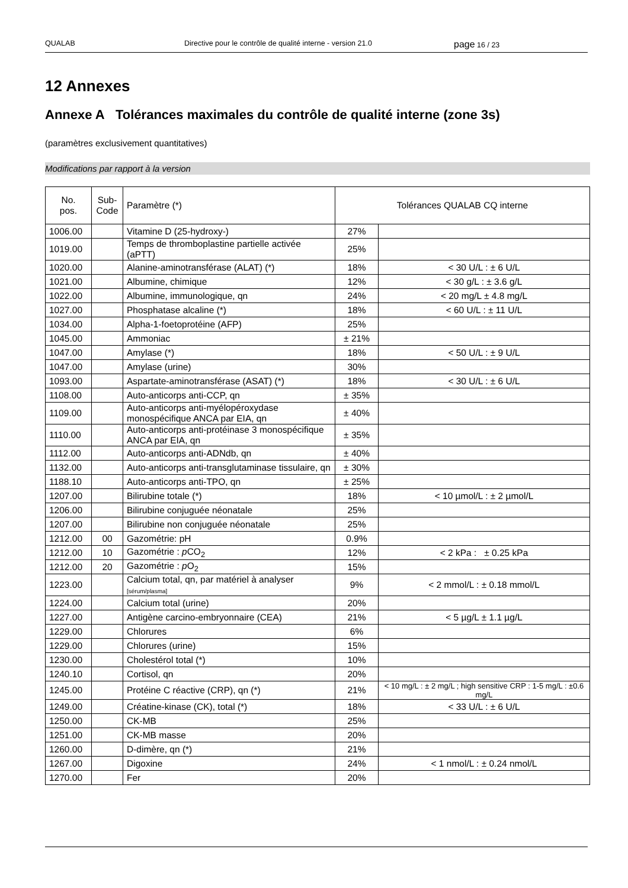QUALAB Directive pour le contrôle de qualité interne - version 21.0 page 16 / 23
12 Annexes
Annexe A Tolérances maximales du contrôle de qualité interne (zone 3s)
(paramètres exclusivement quantitatives)
Modifications par rapport à la version
| No. pos. | Sub- Code | Paramètre (*) | Tolérances QUALAB CQ interne | |
| --- | --- | --- | --- | --- |
| 1006.00 | | Vitamine D (25-hydroxy-) | 27% | |
| 1019.00 | | Temps de thromboplastine partielle activée (aPTT) | 25% | |
| 1020.00 | | Alanine-aminotransférase (ALAT) (*) | 18% | < 30 U/L : ± 6 U/L |
| 1021.00 | | Albumine, chimique | 12% | < 30 g/L : ± 3.6 g/L |
| 1022.00 | | Albumine, immunologique, qn | 24% | < 20 mg/L ± 4.8 mg/L |
| 1027.00 | | Phosphatase alcaline (*) | 18% | < 60 U/L : ± 11 U/L |
| 1034.00 | | Alpha-1-foetoprotéine (AFP) | 25% | |
| 1045.00 | | Ammoniac | ± 21% | |
| 1047.00 | | Amylase (*) | 18% | < 50 U/L : ± 9 U/L |
| 1047.00 | | Amylase (urine) | 30% | |
| 1093.00 | | Aspartate-aminotransférase (ASAT) (*) | 18% | < 30 U/L : ± 6 U/L |
| 1108.00 | | Auto-anticorps anti-CCP, qn | ± 35% | |
| 1109.00 | | Auto-anticorps anti-myélopéroxydase monospécifique ANCA par EIA, qn | ± 40% | |
| 1110.00 | | Auto-anticorps anti-protéinase 3 monospécifique ANCA par EIA, qn | ± 35% | |
| 1112.00 | | Auto-anticorps anti-ADNdb, qn | ± 40% | |
| 1132.00 | | Auto-anticorps anti-transglutaminase tissulaire, qn | ± 30% | |
| 1188.10 | | Auto-anticorps anti-TPO, qn | ± 25% | |
| 1207.00 | | Bilirubine totale (*) | 18% | < 10 µmol/L : ± 2 µmol/L |
| 1206.00 | | Bilirubine conjuguée néonatale | 25% | |
| 1207.00 | | Bilirubine non conjuguée néonatale | 25% | |
| 1212.00 | 00 | Gazométrie: pH | 0.9% | |
| 1212.00 | 10 | Gazométrie : p CO<sub>2</sub> | 12% | < 2 kPa : ± 0.25 kPa |
| 1212.00 | 20 | Gazométrie : p O<sub>2</sub> | 15% | |
| 1223.00 | | Calcium total, qn, par matériel à analyser [sérum/plasma] | 9% | < 2 mmol/L : ± 0.18 mmol/L |
| 1224.00 | | Calcium total (urine) | 20% | |
| 1227.00 | | Antigène carcino-embryonnaire (CEA) | 21% | < 5 µg/L ± 1.1 µg/L |
| 1229.00 | | Chlorures | 6% | |
| 1229.00 | | Chlorures (urine) | 15% | |
| 1230.00 | | Cholestérol total (*) | 10% | |
| 1240.10 | | Cortisol, qn | 20% | |
| 1245.00 | | Protéine C réactive (CRP), qn (*) | 21% | < 10 mg/L : ± 2 mg/L ; high sensitive CRP : 1-5 mg/L : ±0.6 mg/L |
| 1249.00 | | Créatine-kinase (CK), total (*) | 18% | < 33 U/L : ± 6 U/L |
| 1250.00 | | CK-MB | 25% | |
| 1251.00 | | CK-MB masse | 20% | |
| 1260.00 | | D-dimère, qn (*) | 21% | |
| 1267.00 | | Digoxine | 24% | < 1 nmol/L : ± 0.24 nmol/L |
| 1270.00 | | Fer | 20% | |